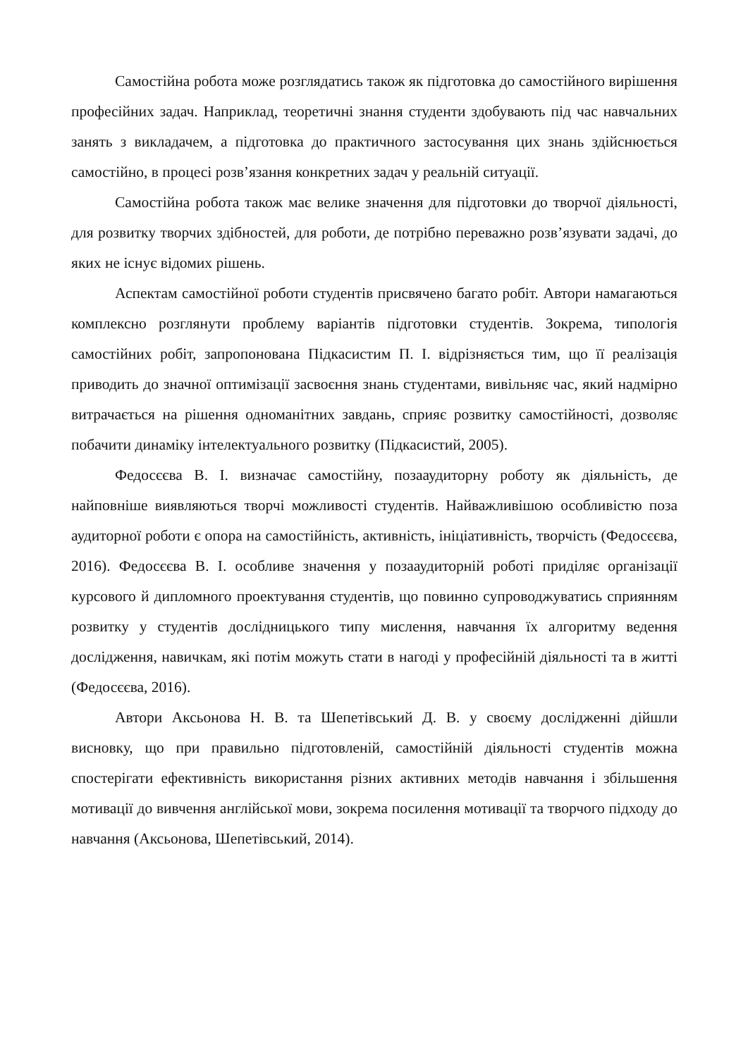Самостійна робота може розглядатись також як підготовка до самостійного вирішення професійних задач. Наприклад, теоретичні знання студенти здобувають під час навчальних занять з викладачем, а підготовка до практичного застосування цих знань здійснюється самостійно, в процесі розв’язання конкретних задач у реальній ситуації.
Самостійна робота також має велике значення для підготовки до творчої діяльності, для розвитку творчих здібностей, для роботи, де потрібно переважно розв’язувати задачі, до яких не існує відомих рішень.
Аспектам самостійної роботи студентів присвячено багато робіт. Автори намагаються комплексно розглянути проблему варіантів підготовки студентів. Зокрема, типологія самостійних робіт, запропонована Підкасистим П. І. відрізняється тим, що її реалізація приводить до значної оптимізації засвоєння знань студентами, вивільняє час, який надмірно витрачається на рішення одноманітних завдань, сприяє розвитку самостійності, дозволяє побачити динаміку інтелектуального розвитку (Підкасистий, 2005).
Федосєєва В. І. визначає самостійну, позааудиторну роботу як діяльність, де найповніше виявляються творчі можливості студентів. Найважливішою особливістю поза аудиторної роботи є опора на самостійність, активність, ініціативність, творчість (Федосєєва, 2016). Федосєєва В. І. особливе значення у позааудиторній роботі приділяє організації курсового й дипломного проектування студентів, що повинно супроводжуватись сприянням розвитку у студентів дослідницького типу мислення, навчання їх алгоритму ведення дослідження, навичкам, які потім можуть стати в нагоді у професійній діяльності та в житті (Федосєєва, 2016).
Автори Аксьонова Н. В. та Шепетівський Д. В. у своєму дослідженні дійшли висновку, що при правильно підготовленій, самостійній діяльності студентів можна спостерігати ефективність використання різних активних методів навчання і збільшення мотивації до вивчення англійської мови, зокрема посилення мотивації та творчого підходу до навчання (Аксьонова, Шепетівський, 2014).